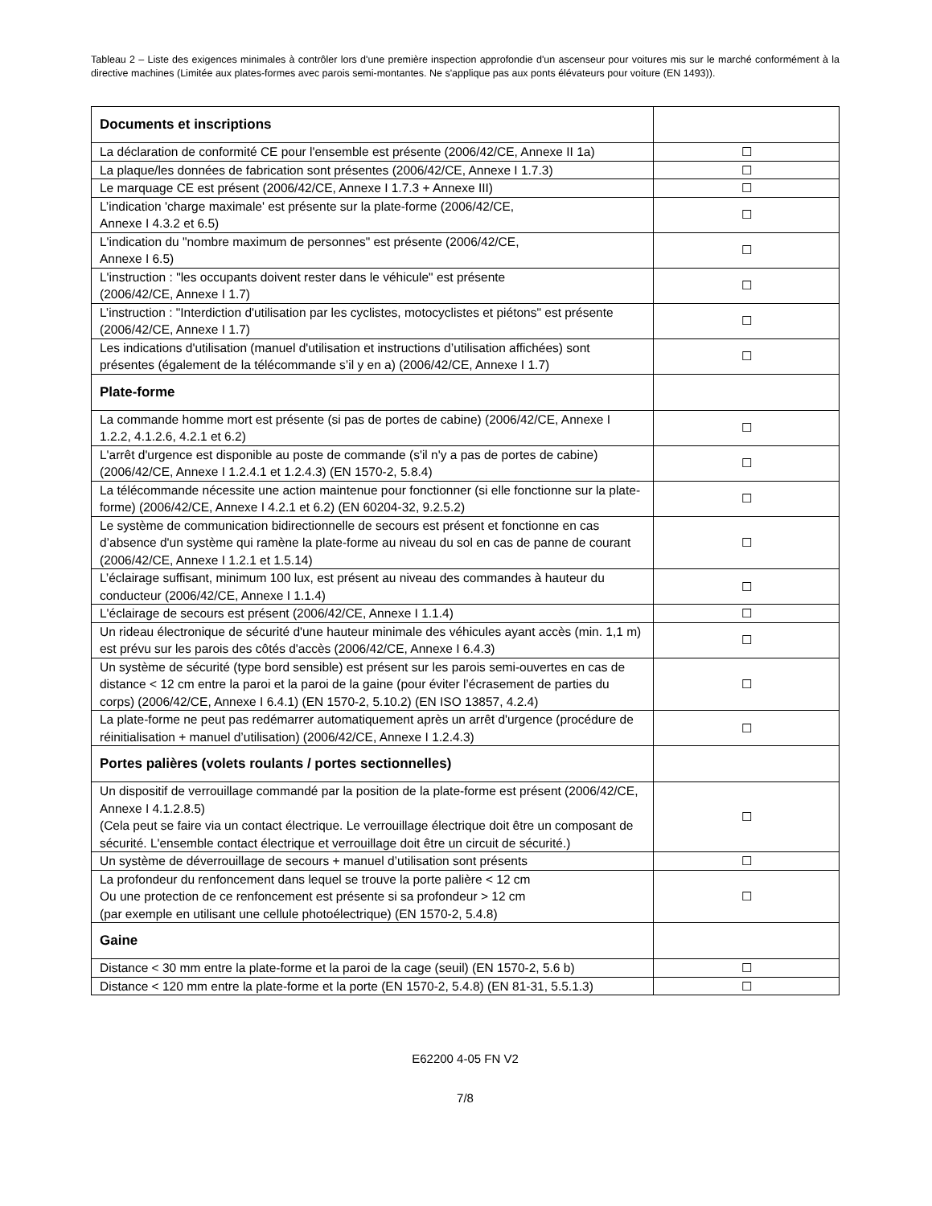Tableau 2 – Liste des exigences minimales à contrôler lors d'une première inspection approfondie d'un ascenseur pour voitures mis sur le marché conformément à la directive machines (Limitée aux plates-formes avec parois semi-montantes. Ne s'applique pas aux ponts élévateurs pour voiture (EN 1493)).
| Documents et inscriptions | |
| La déclaration de conformité CE pour l'ensemble est présente (2006/42/CE, Annexe II 1a) | ☐ |
| La plaque/les données de fabrication sont présentes (2006/42/CE, Annexe I 1.7.3) | ☐ |
| Le marquage CE est présent (2006/42/CE, Annexe I 1.7.3 + Annexe III) | ☐ |
| L’indication 'charge maximale' est présente sur la plate-forme (2006/42/CE, Annexe I 4.3.2 et 6.5) | ☐ |
| L'indication du "nombre maximum de personnes" est présente (2006/42/CE, Annexe I 6.5) | ☐ |
| L'instruction : "les occupants doivent rester dans le véhicule" est présente (2006/42/CE, Annexe I 1.7) | ☐ |
| L’instruction : "Interdiction d'utilisation par les cyclistes, motocyclistes et piétons" est présente (2006/42/CE, Annexe I 1.7) | ☐ |
| Les indications d'utilisation (manuel d'utilisation et instructions d’utilisation affichées) sont présentes (également de la télécommande s’il y en a) (2006/42/CE, Annexe I 1.7) | ☐ |
| Plate-forme | |
| La commande homme mort est présente (si pas de portes de cabine) (2006/42/CE, Annexe I 1.2.2, 4.1.2.6, 4.2.1 et 6.2) | ☐ |
| L'arrêt d'urgence est disponible au poste de commande (s'il n'y a pas de portes de cabine) (2006/42/CE, Annexe I 1.2.4.1 et 1.2.4.3) (EN 1570-2, 5.8.4) | ☐ |
| La télécommande nécessite une action maintenue pour fonctionner (si elle fonctionne sur la plate-forme) (2006/42/CE, Annexe I 4.2.1 et 6.2) (EN 60204-32, 9.2.5.2) | ☐ |
| Le système de communication bidirectionnelle de secours est présent et fonctionne en cas d’absence d'un système qui ramène la plate-forme au niveau du sol en cas de panne de courant (2006/42/CE, Annexe I 1.2.1 et 1.5.14) | ☐ |
| L’éclairage suffisant, minimum 100 lux, est présent au niveau des commandes à hauteur du conducteur (2006/42/CE, Annexe I 1.1.4) | ☐ |
| L'éclairage de secours est présent (2006/42/CE, Annexe I 1.1.4) | ☐ |
| Un rideau électronique de sécurité d'une hauteur minimale des véhicules ayant accès (min. 1,1 m) est prévu sur les parois des côtés d'accès (2006/42/CE, Annexe I 6.4.3) | ☐ |
| Un système de sécurité (type bord sensible) est présent sur les parois semi-ouvertes en cas de distance < 12 cm entre la paroi et la paroi de la gaine (pour éviter l’écrasement de parties du corps) (2006/42/CE, Annexe I 6.4.1) (EN 1570-2, 5.10.2) (EN ISO 13857, 4.2.4) | ☐ |
| La plate-forme ne peut pas redémarrer automatiquement après un arrêt d'urgence (procédure de réinitialisation + manuel d’utilisation) (2006/42/CE, Annexe I 1.2.4.3) | ☐ |
| Portes palières (volets roulants / portes sectionnelles) | |
| Un dispositif de verrouillage commandé par la position de la plate-forme est présent (2006/42/CE, Annexe I 4.1.2.8.5) (Cela peut se faire via un contact électrique. Le verrouillage électrique doit être un composant de sécurité. L'ensemble contact électrique et verrouillage doit être un circuit de sécurité.) | ☐ |
| Un système de déverrouillage de secours + manuel d’utilisation sont présents | ☐ |
| La profondeur du renfoncement dans lequel se trouve la porte palière < 12 cm Ou une protection de ce renfoncement est présente si sa profondeur > 12 cm (par exemple en utilisant une cellule photoélectrique) (EN 1570-2, 5.4.8) | ☐ |
| Gaine | |
| Distance < 30 mm entre la plate-forme et la paroi de la cage (seuil) (EN 1570-2, 5.6 b) | ☐ |
| Distance < 120 mm entre la plate-forme et la porte (EN 1570-2, 5.4.8) (EN 81-31, 5.5.1.3) | ☐ |
E62200 4-05 FN V2
7/8